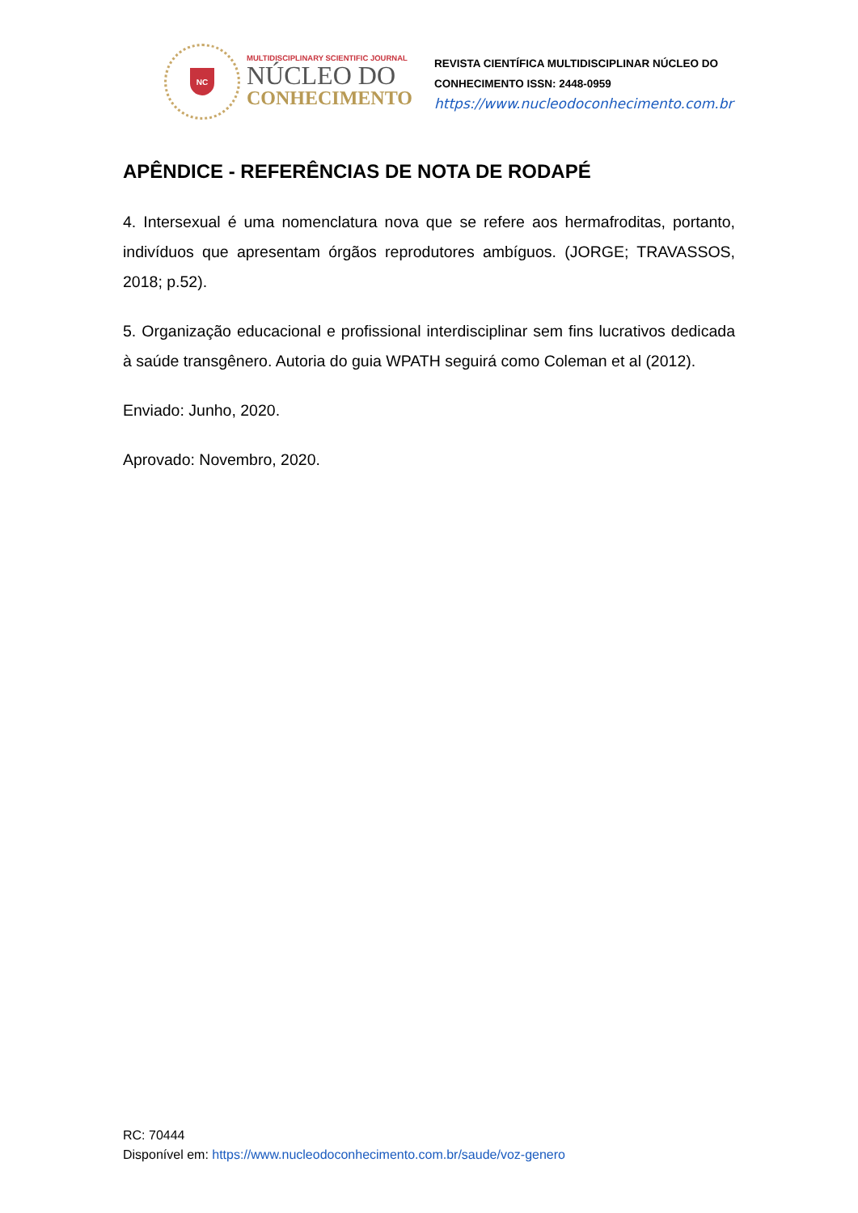NC
MULTIDISCIPLINARY SCIENTIFIC JOURNAL
NÚCLEO DO
CONHECIMENTO
REVISTA CIENTÍFICA MULTIDISCIPLINAR NÚCLEO DO
CONHECIMENTO ISSN: 2448-0959
https://www.nucleodoconhecimento.com.br
APÊNDICE - REFERÊNCIAS DE NOTA DE RODAPÉ
4. Intersexual é uma nomenclatura nova que se refere aos hermafroditas, portanto, indivíduos que apresentam órgãos reprodutores ambíguos. (JORGE; TRAVASSOS, 2018; p.52).
5. Organização educacional e profissional interdisciplinar sem fins lucrativos dedicada à saúde transgênero. Autoria do guia WPATH seguirá como Coleman et al (2012).
Enviado: Junho, 2020.
Aprovado: Novembro, 2020.
RC: 70444
Disponível em: https://www.nucleodoconhecimento.com.br/saude/voz-genero